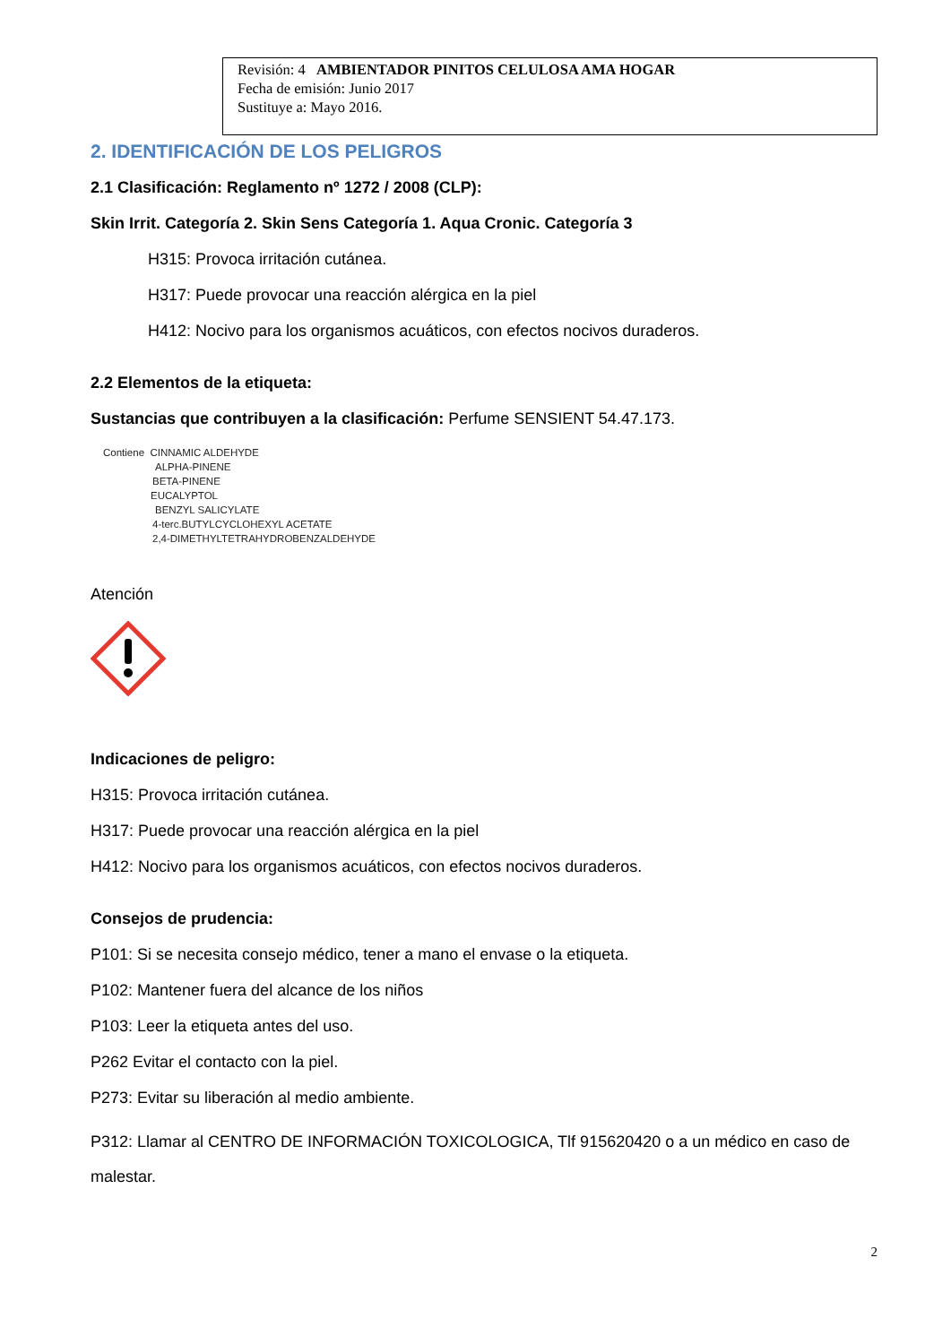Revisión: 4 AMBIENTADOR PINITOS CELULOSA AMA HOGAR
Fecha de emisión: Junio 2017
Sustituye a: Mayo 2016.
2. IDENTIFICACIÓN DE LOS PELIGROS
2.1 Clasificación: Reglamento nº 1272 / 2008 (CLP):
Skin Irrit. Categoría 2. Skin Sens Categoría 1. Aqua Cronic. Categoría 3
H315: Provoca irritación cutánea.
H317: Puede provocar una reacción alérgica en la piel
H412: Nocivo para los organismos acuáticos, con efectos nocivos duraderos.
2.2 Elementos de la etiqueta:
Sustancias que contribuyen a la clasificación: Perfume SENSIENT 54.47.173.
Contiene CINNAMIC ALDEHYDE
ALPHA-PINENE
BETA-PINENE
EUCALYPTOL
BENZYL SALICYLATE
4-terc.BUTYLCYCLOHEXYL ACETATE
2,4-DIMETHYLTETRAHYDROBENZALDEHYDE
Atención
Indicaciones de peligro:
H315: Provoca irritación cutánea.
H317: Puede provocar una reacción alérgica en la piel
H412: Nocivo para los organismos acuáticos, con efectos nocivos duraderos.
Consejos de prudencia:
P101: Si se necesita consejo médico, tener a mano el envase o la etiqueta.
P102: Mantener fuera del alcance de los niños
P103: Leer la etiqueta antes del uso.
P262 Evitar el contacto con la piel.
P273: Evitar su liberación al medio ambiente.
P312: Llamar al CENTRO DE INFORMACIÓN TOXICOLOGICA, Tlf 915620420 o a un médico en caso de malestar.
2